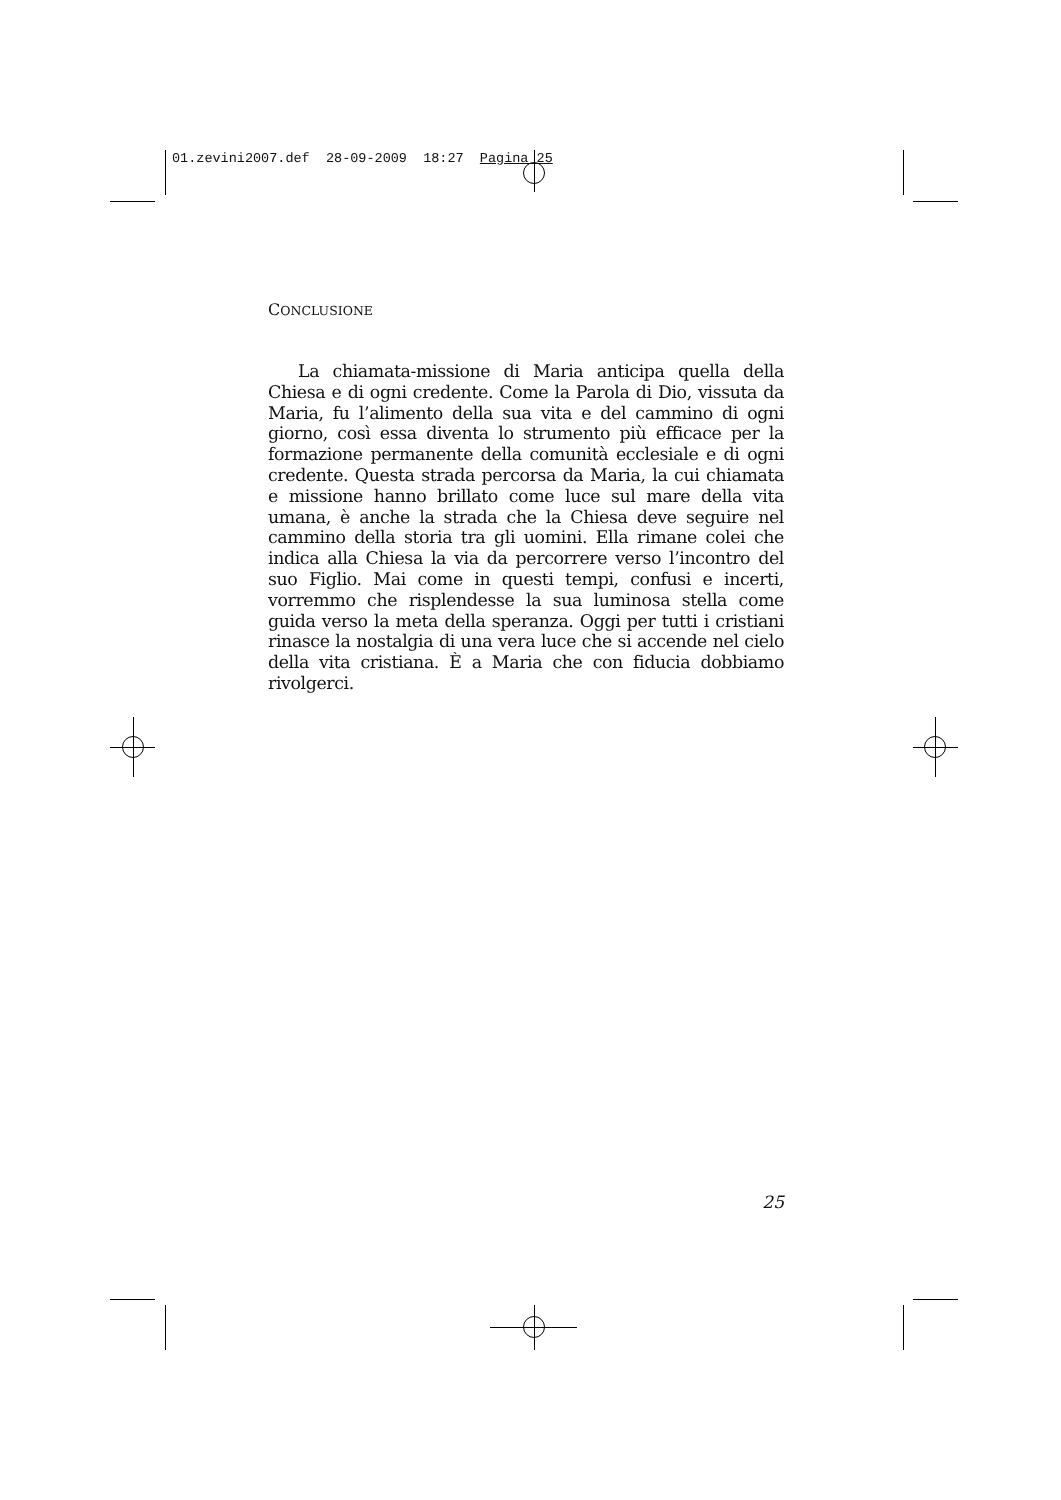01.zevini2007.def 28-09-2009 18:27 Pagina 25
CONCLUSIONE
La chiamata-missione di Maria anticipa quella della Chiesa e di ogni credente. Come la Parola di Dio, vissuta da Maria, fu l’alimento della sua vita e del cammino di ogni giorno, così essa diventa lo strumento più efficace per la formazione permanente della comunità ecclesiale e di ogni credente. Questa strada percorsa da Maria, la cui chiamata e missione hanno brillato come luce sul mare della vita umana, è anche la strada che la Chiesa deve seguire nel cammino della storia tra gli uomini. Ella rimane colei che indica alla Chiesa la via da percorrere verso l’incontro del suo Figlio. Mai come in questi tempi, confusi e incerti, vorremmo che risplendesse la sua luminosa stella come guida verso la meta della speranza. Oggi per tutti i cristiani rinasce la nostalgia di una vera luce che si accende nel cielo della vita cristiana. È a Maria che con fiducia dobbiamo rivolgerci.
25